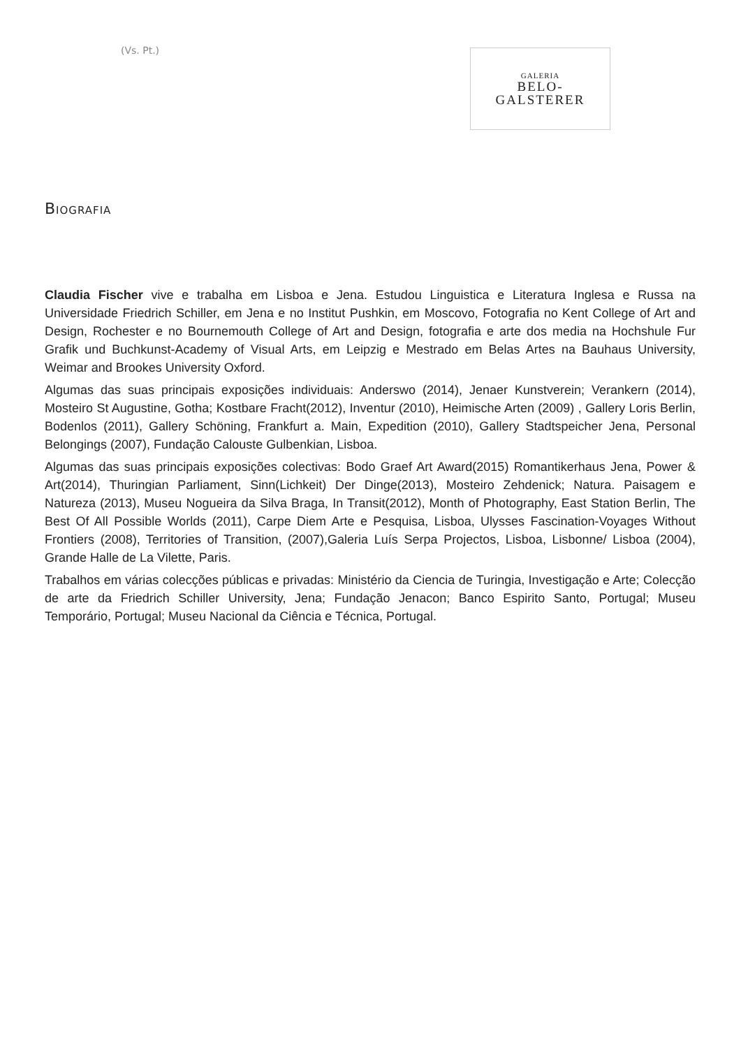(Vs. Pt.)
GALERIA
BELO-
GALSTERER
BIOGRAFIA
Claudia Fischer vive e trabalha em Lisboa e Jena. Estudou Linguistica e Literatura Inglesa e Russa na Universidade Friedrich Schiller, em Jena e no Institut Pushkin, em Moscovo, Fotografia no Kent College of Art and Design, Rochester e no Bournemouth College of Art and Design, fotografia e arte dos media na Hochshule Fur Grafik und Buchkunst-Academy of Visual Arts, em Leipzig e Mestrado em Belas Artes na Bauhaus University, Weimar and Brookes University Oxford.
Algumas das suas principais exposições individuais: Anderswo (2014), Jenaer Kunstverein; Verankern (2014), Mosteiro St Augustine, Gotha; Kostbare Fracht(2012), Inventur (2010), Heimische Arten (2009) , Gallery Loris Berlin, Bodenlos (2011), Gallery Schöning, Frankfurt a. Main, Expedition (2010), Gallery Stadtspeicher Jena, Personal Belongings (2007), Fundação Calouste Gulbenkian, Lisboa.
Algumas das suas principais exposições colectivas: Bodo Graef Art Award(2015) Romantikerhaus Jena, Power & Art(2014), Thuringian Parliament, Sinn(Lichkeit) Der Dinge(2013), Mosteiro Zehdenick; Natura. Paisagem e Natureza (2013), Museu Nogueira da Silva Braga, In Transit(2012), Month of Photography, East Station Berlin, The Best Of All Possible Worlds (2011), Carpe Diem Arte e Pesquisa, Lisboa, Ulysses Fascination-Voyages Without Frontiers (2008), Territories of Transition, (2007),Galeria Luís Serpa Projectos, Lisboa, Lisbonne/ Lisboa (2004), Grande Halle de La Vilette, Paris.
Trabalhos em várias colecções públicas e privadas: Ministério da Ciencia de Turingia, Investigação e Arte; Colecção de arte da Friedrich Schiller University, Jena; Fundação Jenacon; Banco Espirito Santo, Portugal; Museu Temporário, Portugal; Museu Nacional da Ciência e Técnica, Portugal.